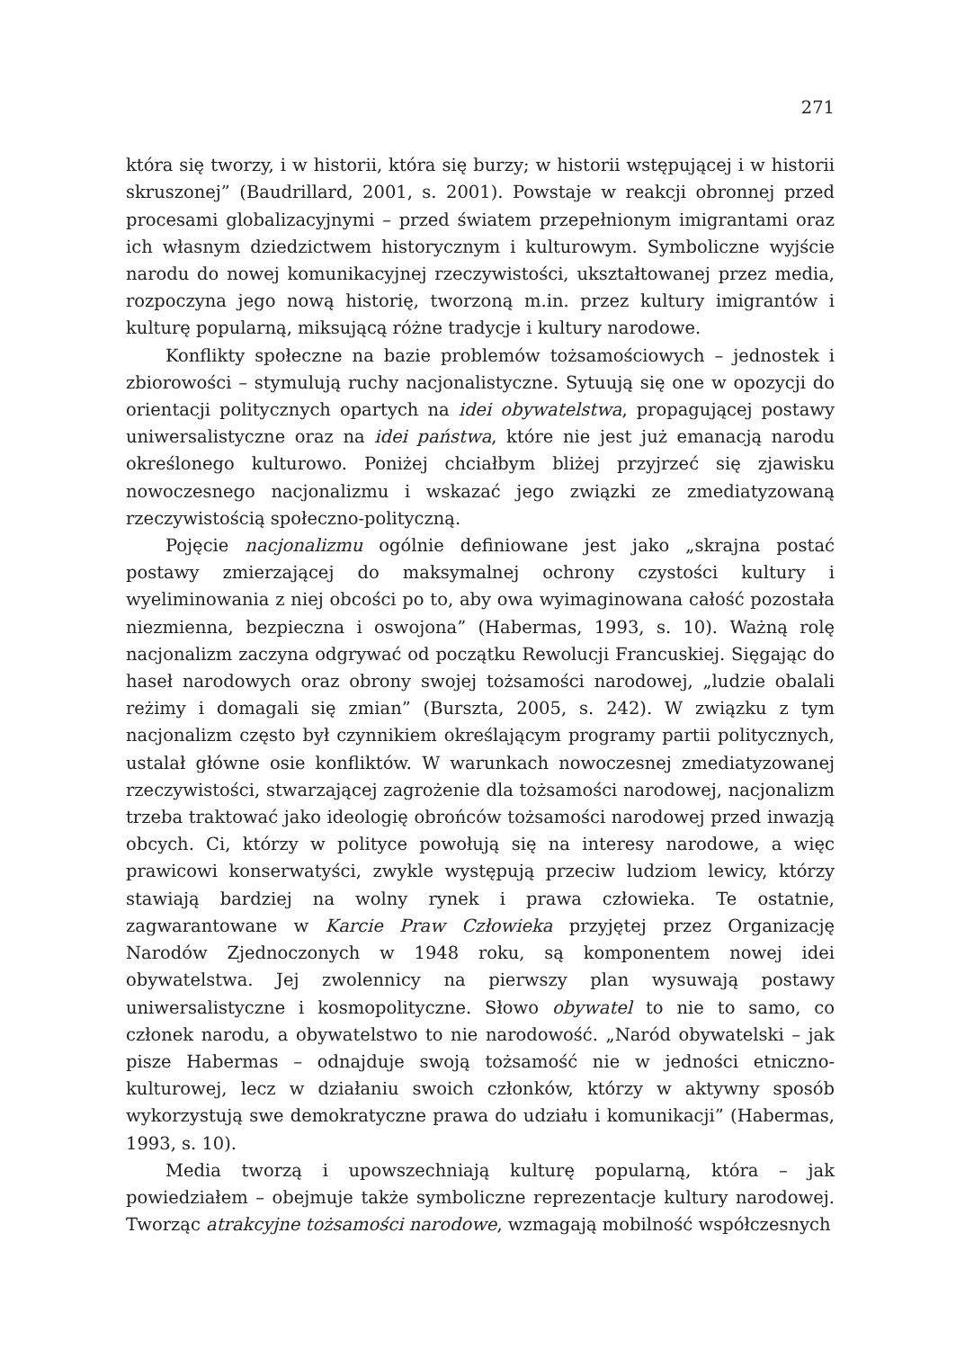271
która się tworzy, i w historii, która się burzy; w historii wstępującej i w historii skruszonej” (Baudrillard, 2001, s. 2001). Powstaje w reakcji obronnej przed procesami globalizacyjnymi – przed światem przepełnionym imigrantami oraz ich własnym dziedzictwem historycznym i kulturowym. Symboliczne wyjście narodu do nowej komunikacyjnej rzeczywistości, ukształtowanej przez media, rozpoczyna jego nową historię, tworzoną m.in. przez kultury imigrantów i kulturę popularną, miksującą różne tradycje i kultury narodowe.
Konflikty społeczne na bazie problemów tożsamościowych – jednostek i zbiorowości – stymulują ruchy nacjonalistyczne. Sytuują się one w opozycji do orientacji politycznych opartych na idei obywatelstwa, propagującej postawy uniwersalistyczne oraz na idei państwa, które nie jest już emanacją narodu określonego kulturowo. Poniżej chciałbym bliżej przyjrzeć się zjawisku nowoczesnego nacjonalizmu i wskazać jego związki ze zmediatyzowaną rzeczywistością społeczno-polityczną.
Pojęcie nacjonalizmu ogólnie definiowane jest jako „skrajna postać postawy zmierzającej do maksymalnej ochrony czystości kultury i wyeliminowania z niej obcości po to, aby owa wyimaginowana całość pozostała niezmienna, bezpieczna i oswojona” (Habermas, 1993, s. 10). Ważną rolę nacjonalizm zaczyna odgrywać od początku Rewolucji Francuskiej. Sięgając do haseł narodowych oraz obrony swojej tożsamości narodowej, „ludzie obalali reżimy i domagali się zmian” (Burszta, 2005, s. 242). W związku z tym nacjonalizm często był czynnikiem określającym programy partii politycznych, ustalał główne osie konfliktów. W warunkach nowoczesnej zmediatyzowanej rzeczywistości, stwarzającej zagrożenie dla tożsamości narodowej, nacjonalizm trzeba traktować jako ideologię obrońców tożsamości narodowej przed inwazją obcych. Ci, którzy w polityce powołują się na interesy narodowe, a więc prawicowi konserwatyści, zwykle występują przeciw ludziom lewicy, którzy stawiają bardziej na wolny rynek i prawa człowieka. Te ostatnie, zagwarantowane w Karcie Praw Człowieka przyjętej przez Organizację Narodów Zjednoczonych w 1948 roku, są komponentem nowej idei obywatelstwa. Jej zwolennicy na pierwszy plan wysuwają postawy uniwersalistyczne i kosmopolityczne. Słowo obywatel to nie to samo, co członek narodu, a obywatelstwo to nie narodowość. „Naród obywatelski – jak pisze Habermas – odnajduje swoją tożsamość nie w jedności etniczno-kulturowej, lecz w działaniu swoich członków, którzy w aktywny sposób wykorzystują swe demokratyczne prawa do udziału i komunikacji” (Habermas, 1993, s. 10).
Media tworzą i upowszechniają kulturę popularną, która – jak powiedziałem – obejmuje także symboliczne reprezentacje kultury narodowej. Tworząc atrakcyjne tożsamości narodowe, wzmagają mobilność współczesnych